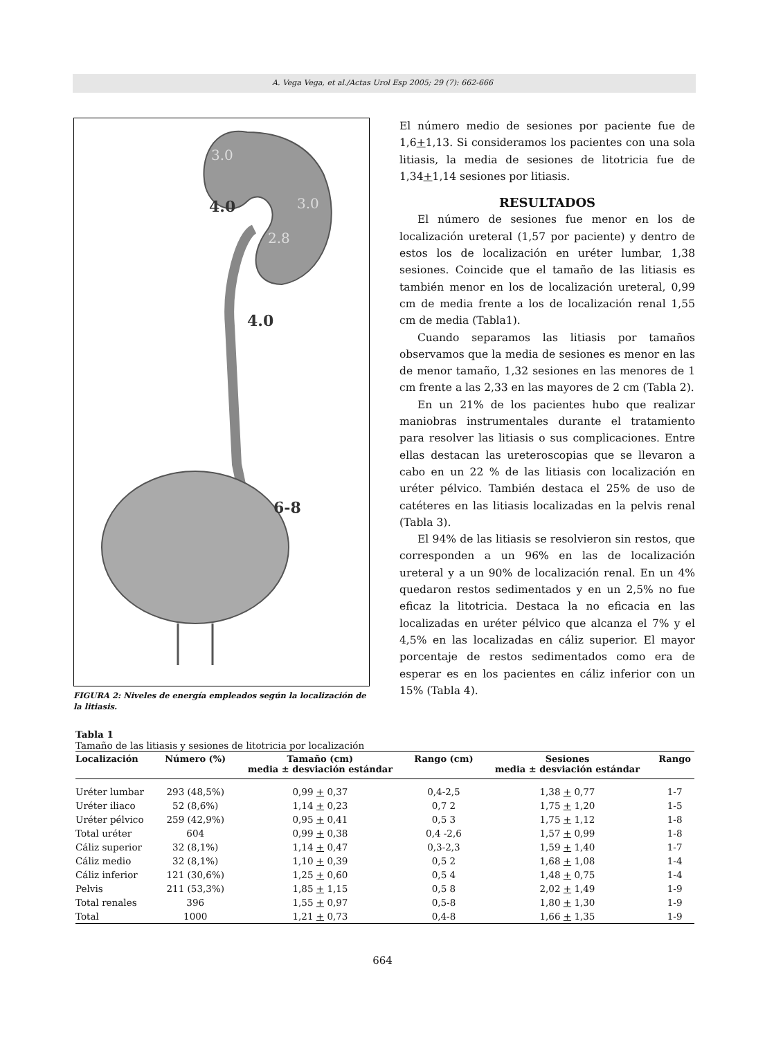A. Vega Vega, et al./Actas Urol Esp 2005; 29 (7): 662-666
3.0
3.0
2.8
4.0
4.0
6-8
FIGURA 2: Niveles de energía empleados según la localización de la litiasis.
El número medio de sesiones por paciente fue de 1,6+1,13. Si consideramos los pacientes con una sola litiasis, la media de sesiones de litotricia fue de 1,34+1,14 sesiones por litiasis.
RESULTADOS
El número de sesiones fue menor en los de localización ureteral (1,57 por paciente) y dentro de estos los de localización en uréter lumbar, 1,38 sesiones. Coincide que el tamaño de las litiasis es también menor en los de localización ureteral, 0,99 cm de media frente a los de localización renal 1,55 cm de media (Tabla1).
Cuando separamos las litiasis por tamaños observamos que la media de sesiones es menor en las de menor tamaño, 1,32 sesiones en las menores de 1 cm frente a las 2,33 en las mayores de 2 cm (Tabla 2).
En un 21% de los pacientes hubo que realizar maniobras instrumentales durante el tratamiento para resolver las litiasis o sus complicaciones. Entre ellas destacan las ureteroscopias que se llevaron a cabo en un 22 % de las litiasis con localización en uréter pélvico. También destaca el 25% de uso de catéteres en las litiasis localizadas en la pelvis renal (Tabla 3).
El 94% de las litiasis se resolvieron sin restos, que corresponden a un 96% en las de localización ureteral y a un 90% de localización renal. En un 4% quedaron restos sedimentados y en un 2,5% no fue eficaz la litotricia. Destaca la no eficacia en las localizadas en uréter pélvico que alcanza el 7% y el 4,5% en las localizadas en cáliz superior. El mayor porcentaje de restos sedimentados como era de esperar es en los pacientes en cáliz inferior con un 15% (Tabla 4).
Tabla 1
Tamaño de las litiasis y sesiones de litotricia por localización
| Localización | Número (%) | Tamaño (cm) media ± desviación estándar | Rango (cm) | Sesiones media ± desviación estándar | Rango |
| --- | --- | --- | --- | --- | --- |
| Uréter lumbar | 293 (48,5%) | 0,99 + 0,37 | 0,4-2,5 | 1,38 + 0,77 | 1-7 |
| Uréter iliaco | 52 (8,6%) | 1,14 + 0,23 | 0,7 2 | 1,75 + 1,20 | 1-5 |
| Uréter pélvico | 259 (42,9%) | 0,95 + 0,41 | 0,5 3 | 1,75 + 1,12 | 1-8 |
| Total uréter | 604 | 0,99 + 0,38 | 0,4 -2,6 | 1,57 + 0,99 | 1-8 |
| Cáliz superior | 32 (8,1%) | 1,14 + 0,47 | 0,3-2,3 | 1,59 + 1,40 | 1-7 |
| Cáliz medio | 32 (8,1%) | 1,10 + 0,39 | 0,5 2 | 1,68 + 1,08 | 1-4 |
| Cáliz inferior | 121 (30,6%) | 1,25 + 0,60 | 0,5 4 | 1,48 + 0,75 | 1-4 |
| Pelvis | 211 (53,3%) | 1,85 + 1,15 | 0,5 8 | 2,02 + 1,49 | 1-9 |
| Total renales | 396 | 1,55 + 0,97 | 0,5-8 | 1,80 + 1,30 | 1-9 |
| Total | 1000 | 1,21 + 0,73 | 0,4-8 | 1,66 + 1,35 | 1-9 |
664